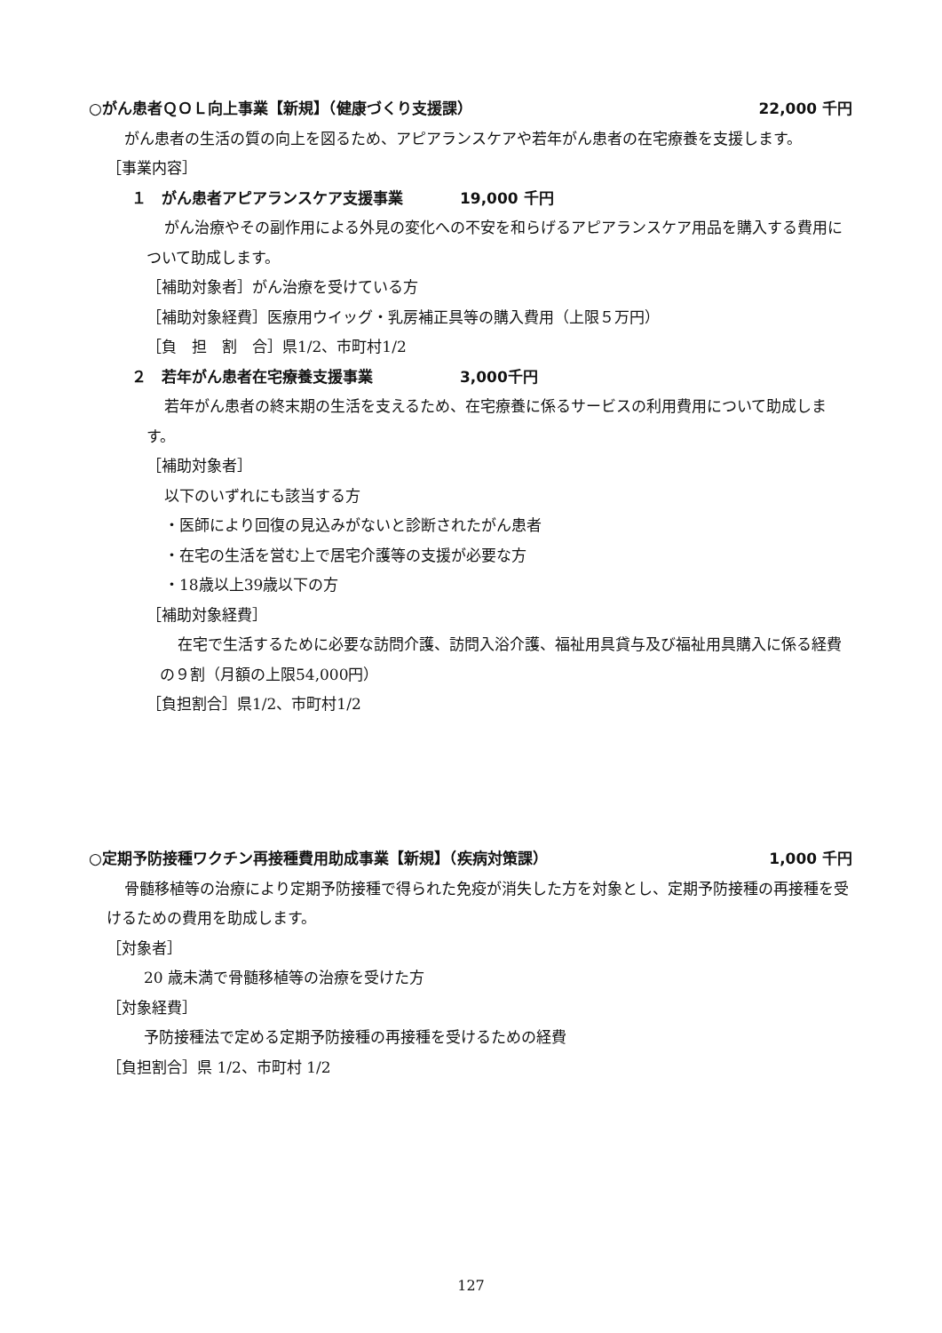○がん患者ＱＯＬ向上事業【新規】（健康づくり支援課） 22,000 千円
がん患者の生活の質の向上を図るため、アピアランスケアや若年がん患者の在宅療養を支援します。
［事業内容］
１　がん患者アピアランスケア支援事業 19,000 千円
がん治療やその副作用による外見の変化への不安を和らげるアピアランスケア用品を購入する費用について助成します。
［補助対象者］がん治療を受けている方
［補助対象経費］医療用ウイッグ・乳房補正具等の購入費用（上限５万円）
［負　担　割　合］県1/2、市町村1/2
２　若年がん患者在宅療養支援事業 3,000千円
若年がん患者の終末期の生活を支えるため、在宅療養に係るサービスの利用費用について助成します。
［補助対象者］
以下のいずれにも該当する方
・医師により回復の見込みがないと診断されたがん患者
・在宅の生活を営む上で居宅介護等の支援が必要な方
・18歳以上39歳以下の方
［補助対象経費］
在宅で生活するために必要な訪問介護、訪問入浴介護、福祉用具貸与及び福祉用具購入に係る経費の９割（月額の上限54,000円）
［負担割合］県1/2、市町村1/2
○定期予防接種ワクチン再接種費用助成事業【新規】（疾病対策課） 1,000 千円
骨髄移植等の治療により定期予防接種で得られた免疫が消失した方を対象とし、定期予防接種の再接種を受けるための費用を助成します。
［対象者］
20 歳未満で骨髄移植等の治療を受けた方
［対象経費］
予防接種法で定める定期予防接種の再接種を受けるための経費
［負担割合］県 1/2、市町村 1/2
127